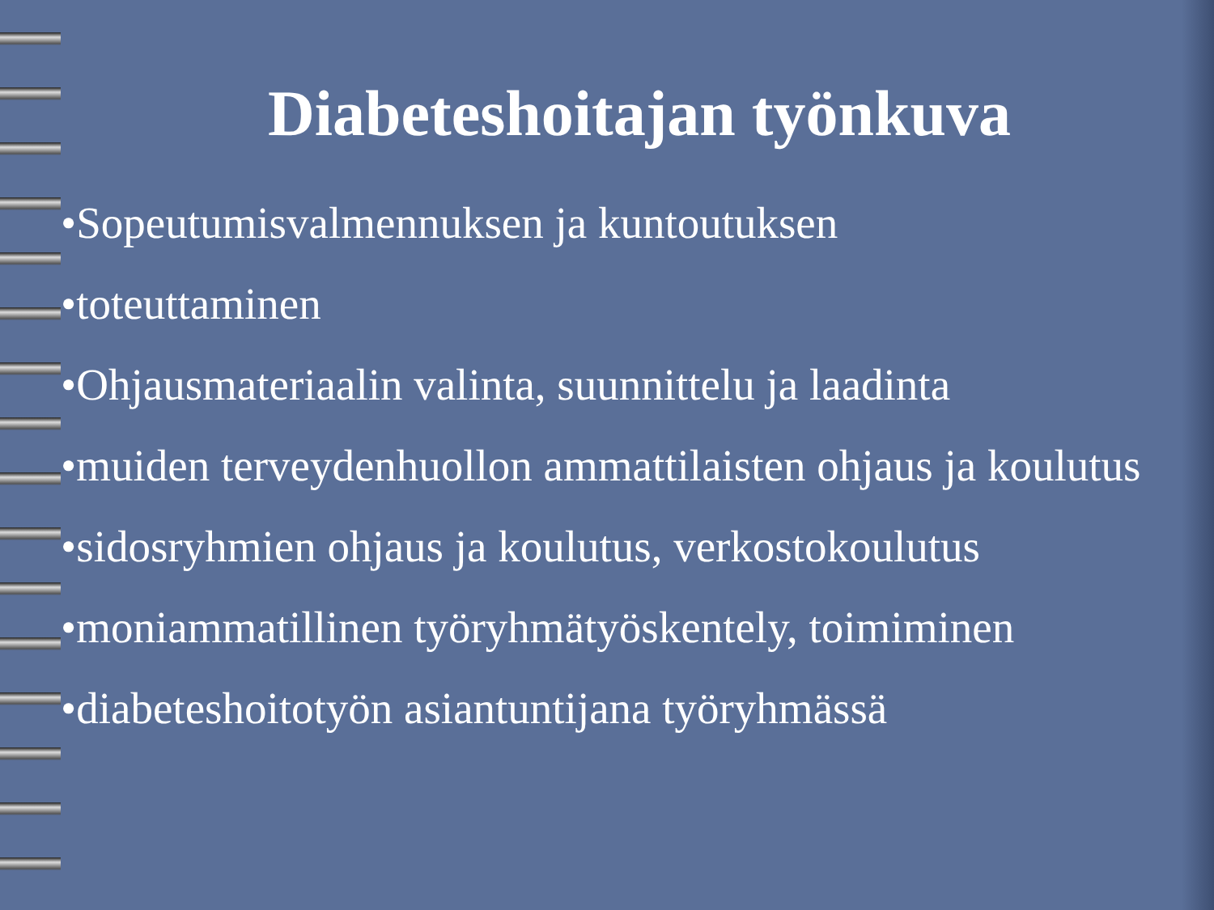Diabeteshoitajan työnkuva
•Sopeutumisvalmennuksen ja kuntoutuksen
•toteuttaminen
•Ohjausmateriaalin valinta, suunnittelu ja laadinta
•muiden terveydenhuollon ammattilaisten ohjaus ja koulutus
•sidosryhmien ohjaus ja koulutus, verkostokoulutus
•moniammatillinen työryhmätyöskentely, toimiminen
•diabeteshoitotyön asiantuntijana työryhmässä